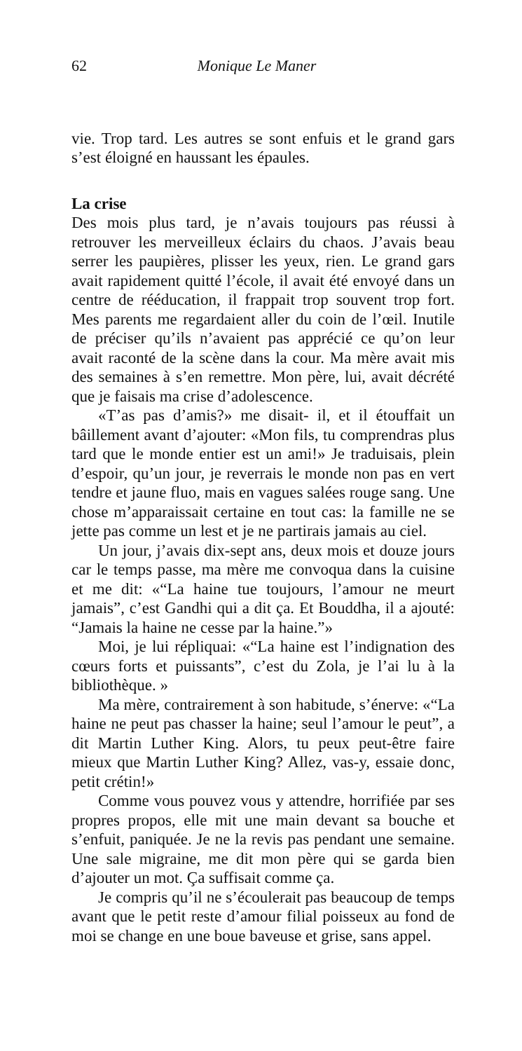62 Monique Le Maner
vie. Trop tard. Les autres se sont enfuis et le grand gars s’est éloigné en haussant les épaules.
La crise
Des mois plus tard, je n’avais toujours pas réussi à retrouver les merveilleux éclairs du chaos. J’avais beau serrer les paupières, plisser les yeux, rien. Le grand gars avait rapidement quitté l’école, il avait été envoyé dans un centre de rééducation, il frappait trop souvent trop fort. Mes parents me regardaient aller du coin de l’œil. Inutile de préciser qu’ils n’avaient pas apprécié ce qu’on leur avait raconté de la scène dans la cour. Ma mère avait mis des semaines à s’en remettre. Mon père, lui, avait décrété que je faisais ma crise d’adolescence.
«T’as pas d’amis?» me disait- il, et il étouffait un bâillement avant d’ajouter: «Mon fils, tu comprendras plus tard que le monde entier est un ami!» Je traduisais, plein d’espoir, qu’un jour, je reverrais le monde non pas en vert tendre et jaune fluo, mais en vagues salées rouge sang. Une chose m’apparaissait certaine en tout cas: la famille ne se jette pas comme un lest et je ne partirais jamais au ciel.
Un jour, j’avais dix-sept ans, deux mois et douze jours car le temps passe, ma mère me convoqua dans la cuisine et me dit: «“La haine tue toujours, l’amour ne meurt jamais”, c’est Gandhi qui a dit ça. Et Bouddha, il a ajouté: “Jamais la haine ne cesse par la haine.”»
Moi, je lui répliquai: «“La haine est l’indignation des cœurs forts et puissants”, c’est du Zola, je l’ai lu à la bibliothèque. »
Ma mère, contrairement à son habitude, s’énerve: «“La haine ne peut pas chasser la haine; seul l’amour le peut”, a dit Martin Luther King. Alors, tu peux peut-être faire mieux que Martin Luther King? Allez, vas-y, essaie donc, petit crétin!»
Comme vous pouvez vous y attendre, horrifiée par ses propres propos, elle mit une main devant sa bouche et s’enfuit, paniquée. Je ne la revis pas pendant une semaine. Une sale migraine, me dit mon père qui se garda bien d’ajouter un mot. Ça suffisait comme ça.
Je compris qu’il ne s’écoulerait pas beaucoup de temps avant que le petit reste d’amour filial poisseux au fond de moi se change en une boue baveuse et grise, sans appel.